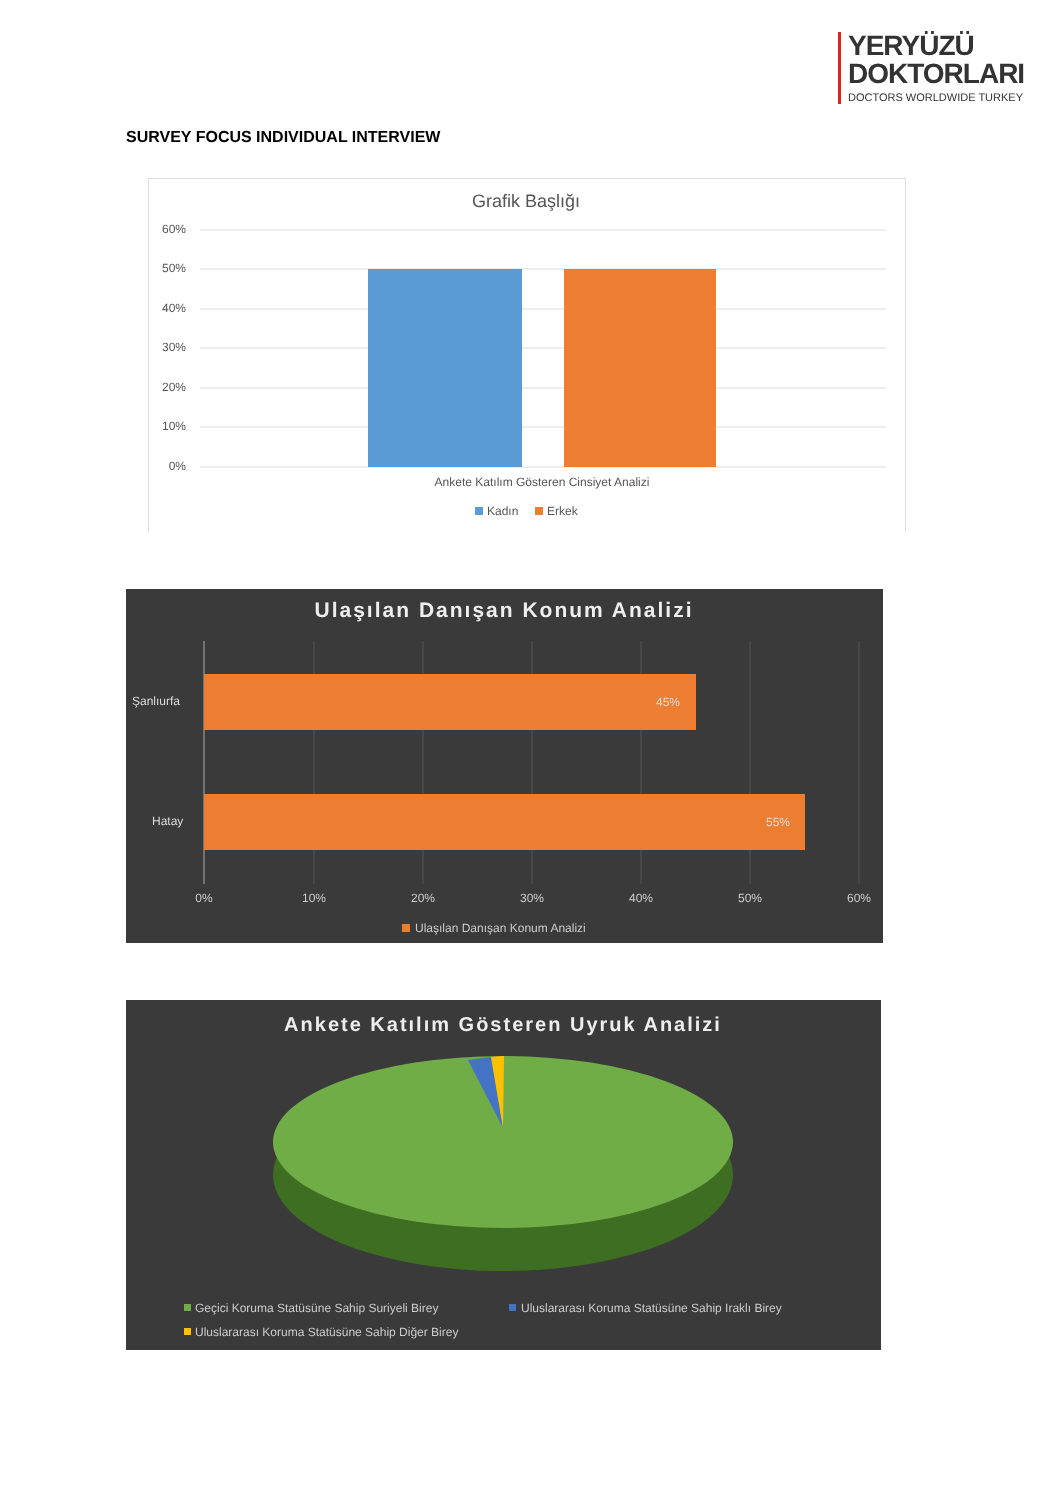YERYÜZÜ
DOKTORLARI
DOCTORS WORLDWIDE TURKEY
SURVEY FOCUS INDIVIDUAL INTERVIEW
Grafik Başlığı
60%
50%
40%
30%
20%
10%
0%
Ankete Katılım Gösteren Cinsiyet Analizi
Kadın
Erkek
Ulaşılan Danışan Konum Analizi
Şanlıurfa
Hatay
45%
55%
0%
10%
20%
30%
40%
50%
60%
Ulaşılan Danışan Konum Analizi
Ankete Katılım Gösteren Uyruk Analizi
Geçici Koruma Statüsüne Sahip Suriyeli Birey
Uluslararası Koruma Statüsüne Sahip Iraklı Birey
Uluslararası Koruma Statüsüne Sahip Diğer Birey